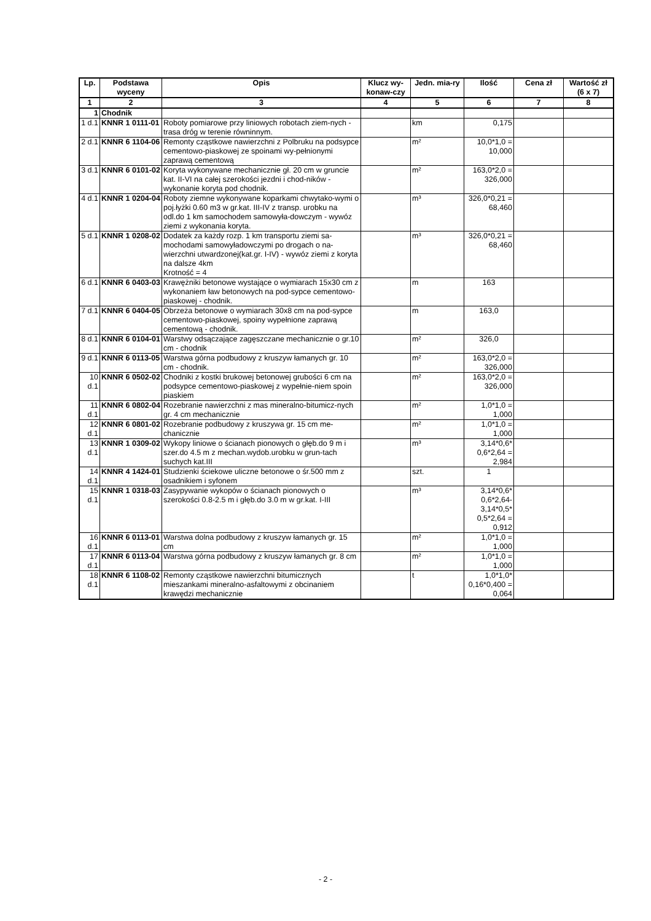| Lp. | Podstawa wyceny | Opis | Klucz wy-konaw-czy | Jedn. mia-ry | Ilość | Cena zł | Wartość zł (6 x 7) |
| --- | --- | --- | --- | --- | --- | --- | --- |
| 1 | 2 | 3 | 4 | 5 | 6 | 7 | 8 |
| 1 | Chodnik | | | | | | |
| 1 d.1 | KNNR 1 0111-01 | Roboty pomiarowe przy liniowych robotach ziem-nych - trasa dróg w terenie równinnym. | | km | 0,175 | | |
| 2 d.1 | KNNR 6 1104-06 | Remonty cząstkowe nawierzchni z Polbruku na podsypce cementowo-piaskowej ze spoinami wy-pełnionymi zaprawą cementową | | m² | 10,0*1,0 = 10,000 | | |
| 3 d.1 | KNNR 6 0101-02 | Koryta wykonywane mechanicznie gł. 20 cm w gruncie kat. II-VI na całej szerokości jezdni i chod-ników - wykonanie koryta pod chodnik. | | m² | 163,0*2,0 = 326,000 | | |
| 4 d.1 | KNNR 1 0204-04 | Roboty ziemne wykonywane koparkami chwytako-wymi o poj.łyżki 0.60 m3 w gr.kat. III-IV z transp. urobku na odl.do 1 km samochodem samowyła-dowczym - wywóz ziemi z wykonania koryta. | | m³ | 326,0*0,21 = 68,460 | | |
| 5 d.1 | KNNR 1 0208-02 | Dodatek za każdy rozp. 1 km transportu ziemi sa-mochodami samowyładowczymi po drogach o na-wierzchni utwardzonej(kat.gr. I-IV) - wywóz ziemi z koryta na dalsze 4km Krotność = 4 | | m³ | 326,0*0,21 = 68,460 | | |
| 6 d.1 | KNNR 6 0403-03 | Krawężniki betonowe wystające o wymiarach 15x30 cm z wykonaniem ław betonowych na pod-sypce cementowo-piaskowej - chodnik. | | m | 163 | | |
| 7 d.1 | KNNR 6 0404-05 | Obrzeża betonowe o wymiarach 30x8 cm na pod-sypce cementowo-piaskowej, spoiny wypełnione zaprawą cementową - chodnik. | | m | 163,0 | | |
| 8 d.1 | KNNR 6 0104-01 | Warstwy odsączające zagęszczane mechanicznie o gr.10 cm - chodnik | | m² | 326,0 | | |
| 9 d.1 | KNNR 6 0113-05 | Warstwa górna podbudowy z kruszyw łamanych gr. 10 cm - chodnik. | | m² | 163,0*2,0 = 326,000 | | |
| 10 d.1 | KNNR 6 0502-02 | Chodniki z kostki brukowej betonowej grubości 6 cm na podsypce cementowo-piaskowej z wypełnie-niem spoin piaskiem | | m² | 163,0*2,0 = 326,000 | | |
| 11 d.1 | KNNR 6 0802-04 | Rozebranie nawierzchni z mas mineralno-bitumicz-nych gr. 4 cm mechanicznie | | m² | 1,0*1,0 = 1,000 | | |
| 12 d.1 | KNNR 6 0801-02 | Rozebranie podbudowy z kruszywa gr. 15 cm me-chanicznie | | m² | 1,0*1,0 = 1,000 | | |
| 13 d.1 | KNNR 1 0309-02 | Wykopy liniowe o ścianach pionowych o głęb.do 9 m i szer.do 4.5 m z mechan.wydob.urobku w grun-tach suchych kat.III | | m³ | 3,14*0,6* 0,6*2,64 = 2,984 | | |
| 14 d.1 | KNNR 4 1424-01 | Studzienki ściekowe uliczne betonowe o śr.500 mm z osadnikiem i syfonem | | szt. | 1 | | |
| 15 d.1 | KNNR 1 0318-03 | Zasypywanie wykopów o ścianach pionowych o szerokości 0.8-2.5 m i głęb.do 3.0 m w gr.kat. I-III | | m³ | 3,14*0,6* 0,6*2,64- 3,14*0,5* 0,5*2,64 = 0,912 | | |
| 16 d.1 | KNNR 6 0113-01 | Warstwa dolna podbudowy z kruszyw łamanych gr. 15 cm | | m² | 1,0*1,0 = 1,000 | | |
| 17 d.1 | KNNR 6 0113-04 | Warstwa górna podbudowy z kruszyw łamanych gr. 8 cm | | m² | 1,0*1,0 = 1,000 | | |
| 18 d.1 | KNNR 6 1108-02 | Remonty cząstkowe nawierzchni bitumicznych mieszankami mineralno-asfaltowymi z obcinaniem krawędzi mechanicznie | | t | 1,0*1,0* 0,16*0,400 = 0,064 | | |
- 2 -